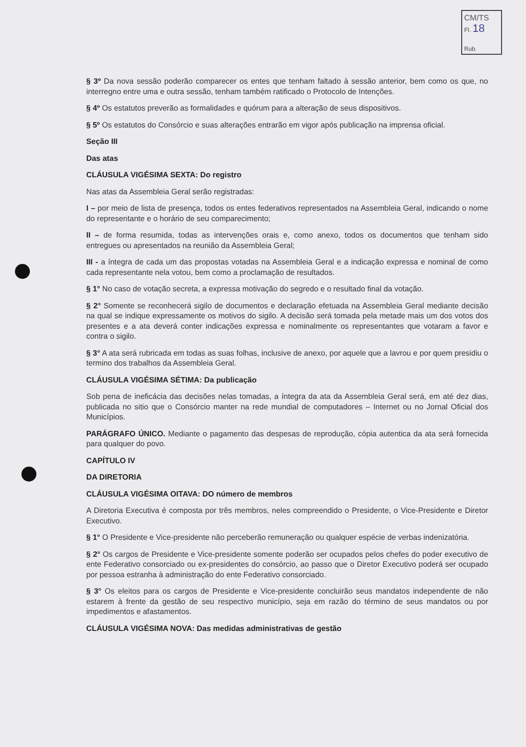CM/TS
Fl. 18
Rub.
§ 3º Da nova sessão poderão comparecer os entes que tenham faltado à sessão anterior, bem como os que, no interregno entre uma e outra sessão, tenham também ratificado o Protocolo de Intenções.
§ 4º Os estatutos preverão as formalidades e quórum para a alteração de seus dispositivos.
§ 5º Os estatutos do Consórcio e suas alterações entrarão em vigor após publicação na imprensa oficial.
Seção III
Das atas
CLÁUSULA VIGÉSIMA SEXTA: Do registro
Nas atas da Assembleia Geral serão registradas:
I – por meio de lista de presença, todos os entes federativos representados na Assembleia Geral, indicando o nome do representante e o horário de seu comparecimento;
II – de forma resumida, todas as intervenções orais e, como anexo, todos os documentos que tenham sido entregues ou apresentados na reunião da Assembleia Geral;
III - a íntegra de cada um das propostas votadas na Assembleia Geral e a indicação expressa e nominal de como cada representante nela votou, bem como a proclamação de resultados.
§ 1° No caso de votação secreta, a expressa motivação do segredo e o resultado final da votação.
§ 2° Somente se reconhecerá sigilo de documentos e declaração efetuada na Assembleia Geral mediante decisão na qual se indique expressamente os motivos do sigilo. A decisão será tomada pela metade mais um dos votos dos presentes e a ata deverá conter indicações expressa e nominalmente os representantes que votaram a favor e contra o sigilo.
§ 3° A ata será rubricada em todas as suas folhas, inclusive de anexo, por aquele que a lavrou e por quem presidiu o termino dos trabalhos da Assembleia Geral.
CLÁUSULA VIGÉSIMA SÉTIMA: Da publicação
Sob pena de ineficácia das decisões nelas tomadas, a íntegra da ata da Assembleia Geral será, em até dez dias, publicada no sitio que o Consórcio manter na rede mundial de computadores – Internet ou no Jornal Oficial dos Municípios.
PARÁGRAFO ÚNICO. Mediante o pagamento das despesas de reprodução, cópia autentica da ata será fornecida para qualquer do povo.
CAPÍTULO IV
DA DIRETORIA
CLÁUSULA VIGÉSIMA OITAVA: DO número de membros
A Diretoria Executiva é composta por três membros, neles compreendido o Presidente, o Vice-Presidente e Diretor Executivo.
§ 1° O Presidente e Vice-presidente não perceberão remuneração ou qualquer espécie de verbas indenizatória.
§ 2° Os cargos de Presidente e Vice-presidente somente poderão ser ocupados pelos chefes do poder executivo de ente Federativo consorciado ou ex-presidentes do consórcio, ao passo que o Diretor Executivo poderá ser ocupado por pessoa estranha à administração do ente Federativo consorciado.
§ 3° Os eleitos para os cargos de Presidente e Vice-presidente concluirão seus mandatos independente de não estarem à frente da gestão de seu respectivo município, seja em razão do término de seus mandatos ou por impedimentos e afastamentos.
CLÁUSULA VIGÉSIMA NOVA: Das medidas administrativas de gestão